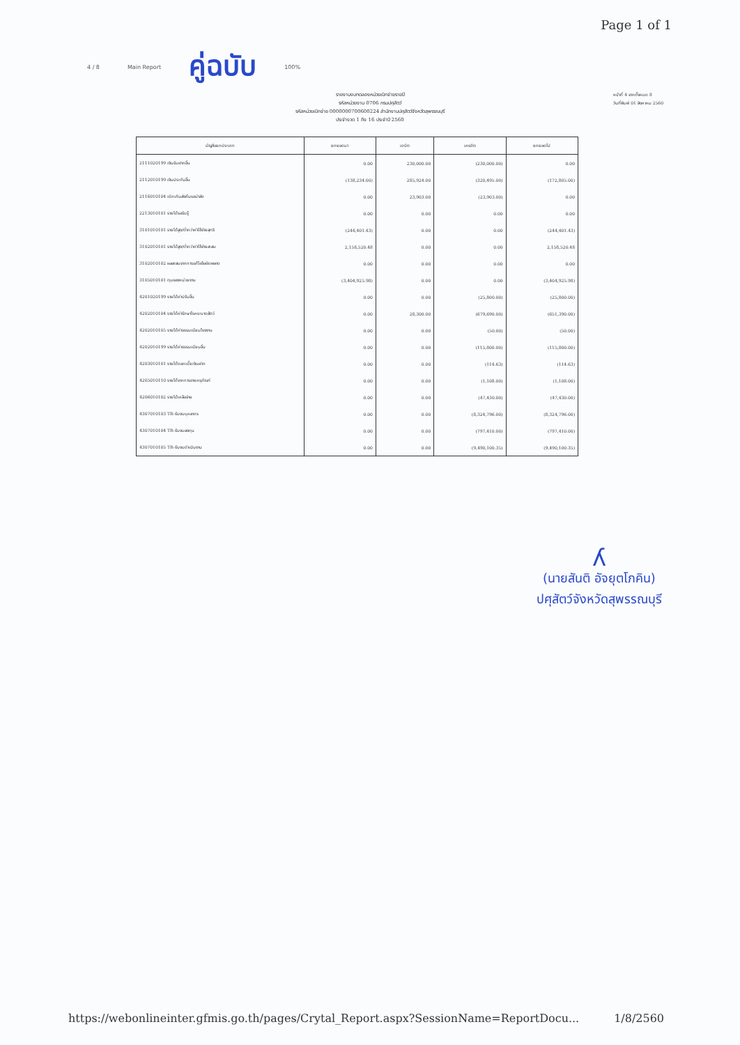Page 1 of 1
4 / 8 Main Report คู่ฉบับ 100%
รายงานงบทดลองหน่วยเบิกจ่ายรายปี
รหัสหน่วยงาน 0706 กรมปศุสัตว์
รหัสหน่วยเบิกจ่าย 0000000700600224 สำนักงานปศุสัตว์จังหวัดสุพรรณบุรี
ประจำงวด 1 ถึง 16 ประจำปี 2560
หน้าที่ 4 จากทั้งหมด 8
วันที่พิมพ์ 01 สิงหาคม 2560
| บัญชีแยกประเภท | ยกยอดมา | เดบิต | เครดิต | ยกยอดไป |
| --- | --- | --- | --- | --- |
| 2111020199 เงินรับฝากอื่น | 0.00 | 230,000.00 | (230,000.00) | 0.00 |
| 2112010199 เงินประกันอื่น | (138,234.00) | 285,924.00 | (320,495.00) | (172,805.00) |
| 2116010104 เบิกเกินส่งคืนรอนำส่ง | 0.00 | 23,903.00 | (23,903.00) | 0.00 |
| 2213010101 รายได้รอรับรู้ | 0.00 | 0.00 | 0.00 | 0.00 |
| 3101010101 รายได้สูง/ต่ำกว่าค่าใช้จ่ายสุทธิ | (244,401.43) | 0.00 | 0.00 | (244,401.43) |
| 3102010101 รายได้สูง/ต่ำกว่าค่าใช้จ่ายสะสม | 2,158,520.48 | 0.00 | 0.00 | 2,158,520.48 |
| 3102010102 ผลสะสมจากการแก้ไขข้อผิดพลาด | 0.00 | 0.00 | 0.00 | 0.00 |
| 3105010101 ทุนของหน่วยงาน | (3,404,925.98) | 0.00 | 0.00 | (3,404,925.98) |
| 4201020199 รายได้ค่าปรับอื่น | 0.00 | 0.00 | (25,800.00) | (25,800.00) |
| 4202010104 รายได้ค่ารักษาโรคระบาดสัตว์ | 0.00 | 28,300.00 | (679,690.00) | (651,390.00) |
| 4202010105 รายได้ค่าธรรมเนียมโรงงาน | 0.00 | 0.00 | (50.00) | (50.00) |
| 4202010199 รายได้ค่าธรรมเนียมอื่น | 0.00 | 0.00 | (115,800.00) | (115,800.00) |
| 4203010101 รายได้ดอกเบี้ยเงินฝาก | 0.00 | 0.00 | (114.63) | (114.63) |
| 4205010110 รายได้จากการขายครุภัณฑ์ | 0.00 | 0.00 | (1,108.00) | (1,108.00) |
| 4206010102 รายได้เหลือจ่าย | 0.00 | 0.00 | (47,430.00) | (47,430.00) |
| 4307010103 TR-รับงบบุคลากร | 0.00 | 0.00 | (8,324,796.00) | (8,324,796.00) |
| 4307010104 TR-รับงบลงทุน | 0.00 | 0.00 | (797,410.00) | (797,410.00) |
| 4307010105 TR-รับงบดำเนินงาน | 0.00 | 0.00 | (9,490,100.35) | (9,490,100.35) |
ʎ
(นายสันติ อัจยุตโภคิน)
ปศุสัตว์จังหวัดสุพรรณบุรี
https://webonlineinter.gfmis.go.th/pages/Crytal_Report.aspx?SessionName=ReportDocu... 1/8/2560